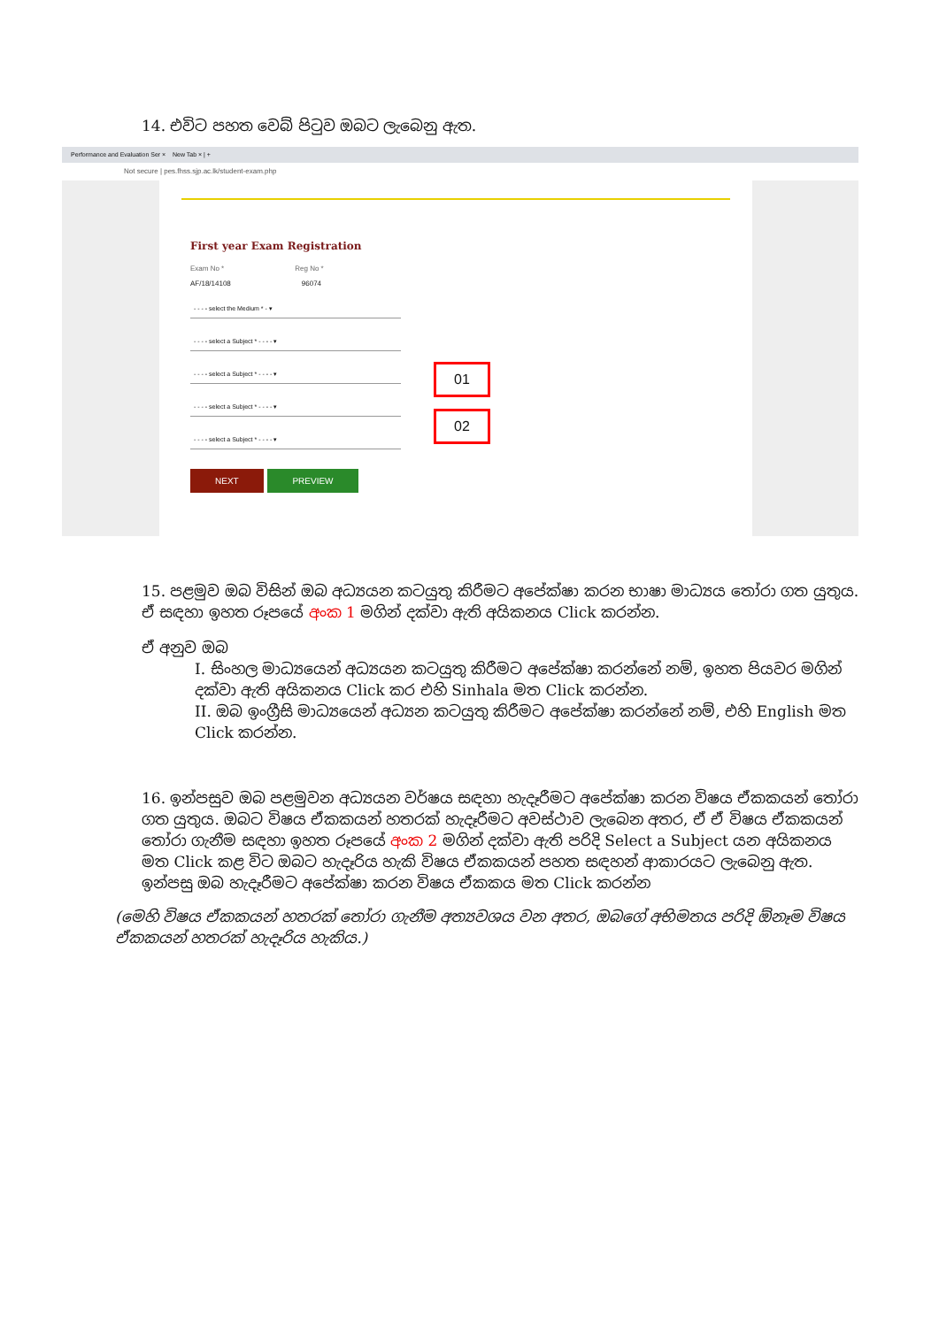14. එවිට පහත වෙබ් පිටුව ඔබට ලැබෙනු ඇත.
Performance and Evaluation Ser × New Tab × | +
Not secure | pes.fhss.sjp.ac.lk/student-exam.php
First year Exam Registration
Exam No * Reg No *
AF/18/14108 96074
- - - - select the Medium * - ▾
- - - - select a Subject * - - - - ▾
- - - - select a Subject * - - - - ▾
- - - - select a Subject * - - - - ▾
- - - - select a Subject * - - - - ▾
NEXT PREVIEW
01
02
15. පළමුව ඔබ විසින් ඔබ අධ්‍යයන කටයුතු කිරීමට අපේක්ෂා කරන භාෂා මාධ්‍යය තෝරා ගත යුතුය. ඒ සඳහා ඉහත රූපයේ අංක 1 මගින් දක්වා ඇති අයිකනය Click කරන්න.
ඒ අනුව ඔබ
I. සිංහල මාධ්‍යයෙන් අධ්‍යයන කටයුතු කිරීමට අපේක්ෂා කරන්නේ නම්, ඉහත පියවර මගින් දක්වා ඇති අයිකනය Click කර එහි Sinhala මත Click කරන්න.
II. ඔබ ඉංග්‍රීසි මාධ්‍යයෙන් අධ්‍යන කටයුතු කිරීමට අපේක්ෂා කරන්නේ නම්, එහි English මත Click කරන්න.
16. ඉන්පසුව ඔබ පළමුවන අධ්‍යයන වර්ෂය සඳහා හැදෑරීමට අපේක්ෂා කරන විෂය ඒකකයන් තෝරා ගත යුතුය. ඔබට විෂය ඒකකයන් හතරක් හැදෑරීමට අවස්ථාව ලැබෙන අතර, ඒ ඒ විෂය ඒකකයන් තෝරා ගැනීම සඳහා ඉහත රූපයේ අංක 2 මගින් දක්වා ඇති පරිදි Select a Subject යන අයිකනය මත Click කළ විට ඔබට හැදෑරිය හැකි විෂය ඒකකයන් පහත සඳහන් ආකාරයට ලැබෙනු ඇත. ඉන්පසු ඔබ හැදෑරීමට අපේක්ෂා කරන විෂය ඒකකය මත Click කරන්න
(මෙහි විෂය ඒකකයන් හතරක් තෝරා ගැනීම අත්‍යවශය වන අතර, ඔබගේ අභිමතය පරිදි ඕනෑම විෂය ඒකකයන් හතරක් හැදෑරිය හැකිය.)